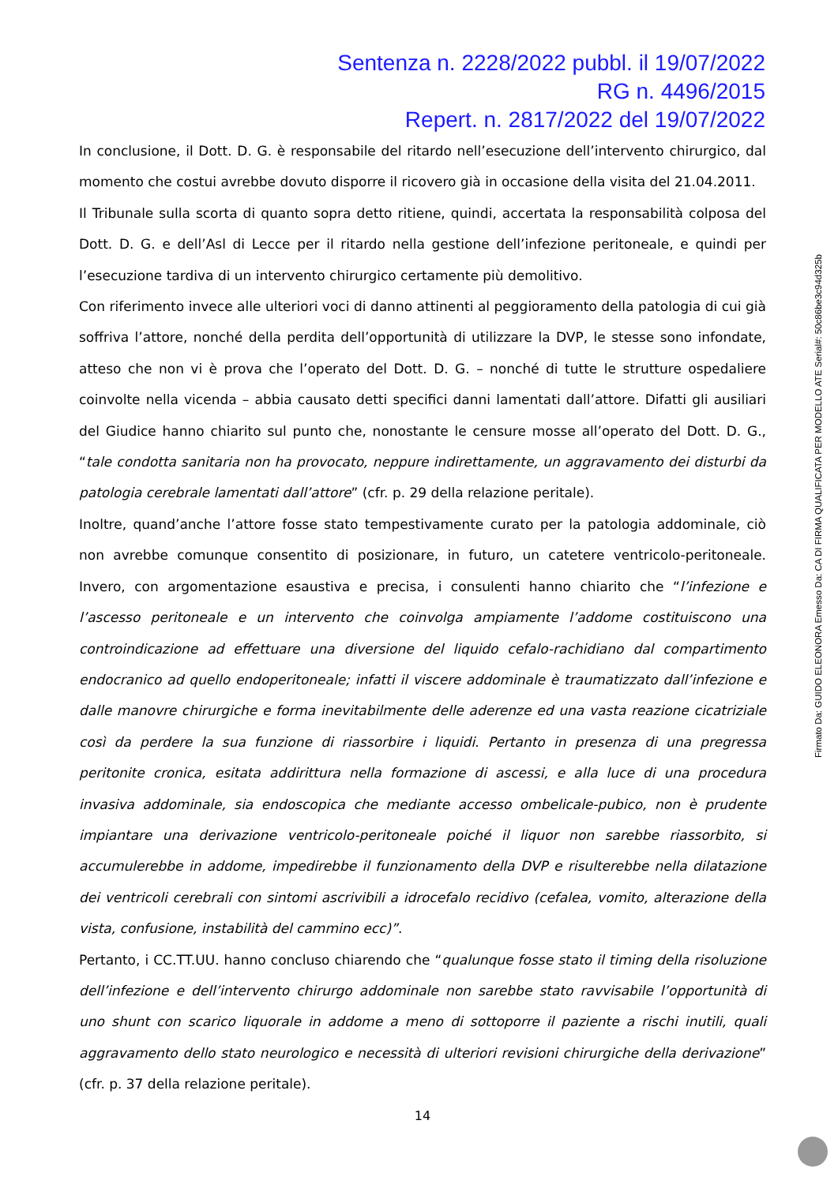Sentenza n. 2228/2022 pubbl. il 19/07/2022
RG n. 4496/2015
Repert. n. 2817/2022 del 19/07/2022
In conclusione, il Dott. D. G. è responsabile del ritardo nell’esecuzione dell’intervento chirurgico, dal momento che costui avrebbe dovuto disporre il ricovero già in occasione della visita del 21.04.2011.
Il Tribunale sulla scorta di quanto sopra detto ritiene, quindi, accertata la responsabilità colposa del Dott. D. G. e dell’Asl di Lecce per il ritardo nella gestione dell’infezione peritoneale, e quindi per l’esecuzione tardiva di un intervento chirurgico certamente più demolitivo.
Con riferimento invece alle ulteriori voci di danno attinenti al peggioramento della patologia di cui già soffriva l’attore, nonché della perdita dell’opportunità di utilizzare la DVP, le stesse sono infondate, atteso che non vi è prova che l’operato del Dott. D. G. – nonché di tutte le strutture ospedaliere coinvolte nella vicenda – abbia causato detti specifici danni lamentati dall’attore. Difatti gli ausiliari del Giudice hanno chiarito sul punto che, nonostante le censure mosse all’operato del Dott. D. G., “tale condotta sanitaria non ha provocato, neppure indirettamente, un aggravamento dei disturbi da patologia cerebrale lamentati dall’attore” (cfr. p. 29 della relazione peritale).
Inoltre, quand’anche l’attore fosse stato tempestivamente curato per la patologia addominale, ciò non avrebbe comunque consentito di posizionare, in futuro, un catetere ventricolo-peritoneale. Invero, con argomentazione esaustiva e precisa, i consulenti hanno chiarito che “l’infezione e l’ascesso peritoneale e un intervento che coinvolga ampiamente l’addome costituiscono una controindicazione ad effettuare una diversione del liquido cefalo-rachidiano dal compartimento endocranico ad quello endoperitoneale; infatti il viscere addominale è traumatizzato dall’infezione e dalle manovre chirurgiche e forma inevitabilmente delle aderenze ed una vasta reazione cicatriziale così da perdere la sua funzione di riassorbire i liquidi. Pertanto in presenza di una pregressa peritonite cronica, esitata addirittura nella formazione di ascessi, e alla luce di una procedura invasiva addominale, sia endoscopica che mediante accesso ombelicale-pubico, non è prudente impiantare una derivazione ventricolo-peritoneale poiché il liquor non sarebbe riassorbito, si accumulerebbe in addome, impedirebbe il funzionamento della DVP e risulterebbe nella dilatazione dei ventricoli cerebrali con sintomi ascrivibili a idrocefalo recidivo (cefalea, vomito, alterazione della vista, confusione, instabilità del cammino ecc)”.
Pertanto, i CC.TT.UU. hanno concluso chiarendo che “qualunque fosse stato il timing della risoluzione dell’infezione e dell’intervento chirurgo addominale non sarebbe stato ravvisabile l’opportunità di uno shunt con scarico liquorale in addome a meno di sottoporre il paziente a rischi inutili, quali aggravamento dello stato neurologico e necessità di ulteriori revisioni chirurgiche della derivazione” (cfr. p. 37 della relazione peritale).
14
Firmato Da: GUIDO ELEONORA Emesso Da: CA DI FIRMA QUALIFICATA PER MODELLO ATE Serial#: 50c86be3c94d325b